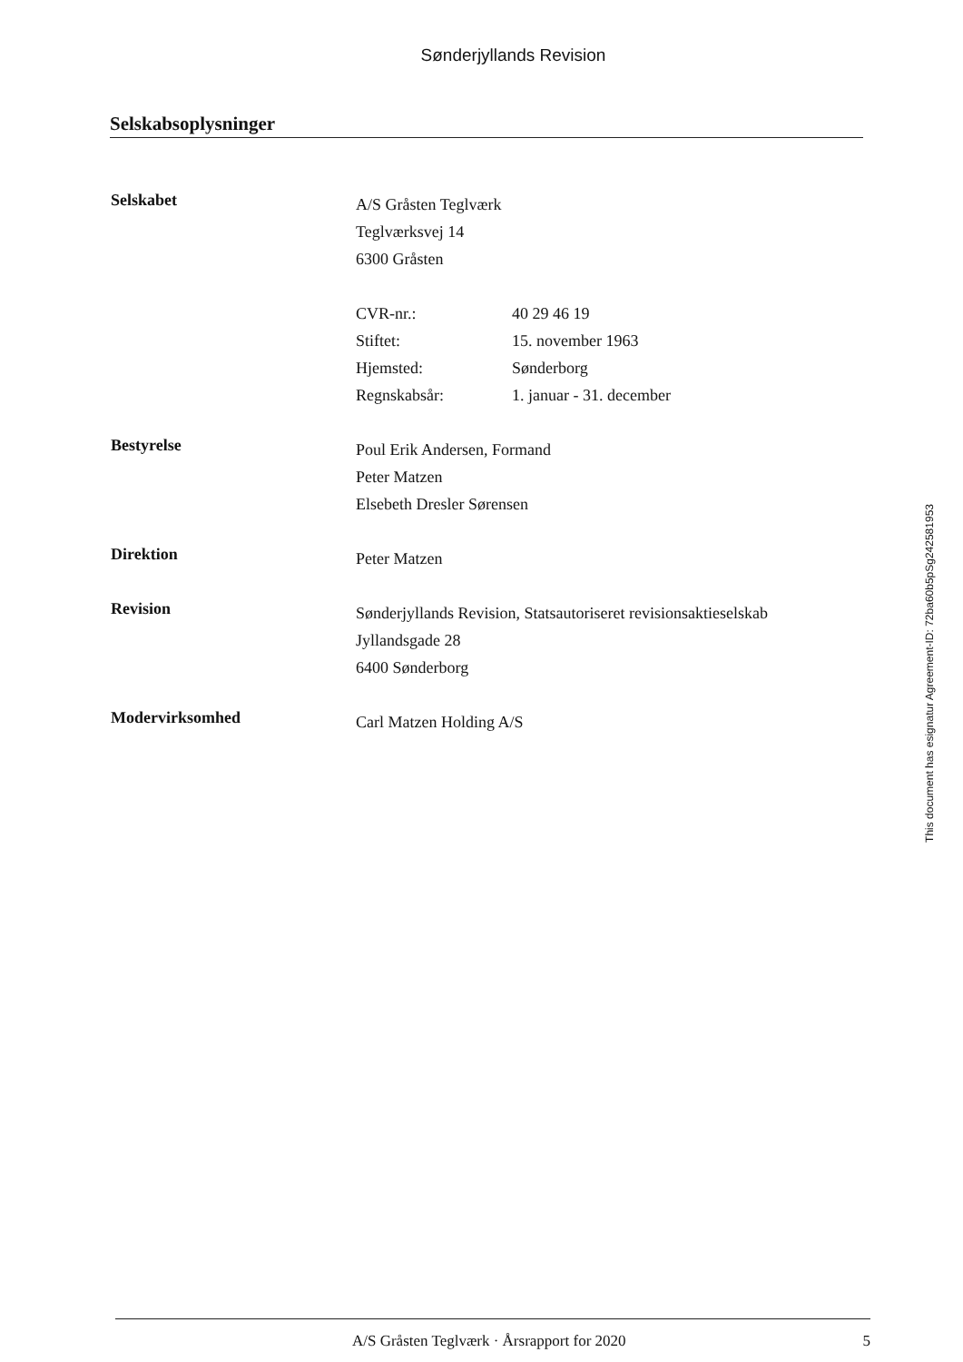Sønderjyllands Revision
Selskabsoplysninger
Selskabet
A/S Gråsten Teglværk
Teglværksvej 14
6300 Gråsten
CVR-nr.: 40 29 46 19
Stiftet: 15. november 1963
Hjemsted: Sønderborg
Regnskabsår: 1. januar - 31. december
Bestyrelse
Poul Erik Andersen, Formand
Peter Matzen
Elsebeth Dresler Sørensen
Direktion
Peter Matzen
Revision
Sønderjyllands Revision, Statsautoriseret revisionsaktieselskab
Jyllandsgade 28
6400 Sønderborg
Modervirksomhed
Carl Matzen Holding A/S
This document has esignatur Agreement-ID: 72ba60b5pSg242581953
A/S Gråsten Teglværk · Årsrapport for 2020 5